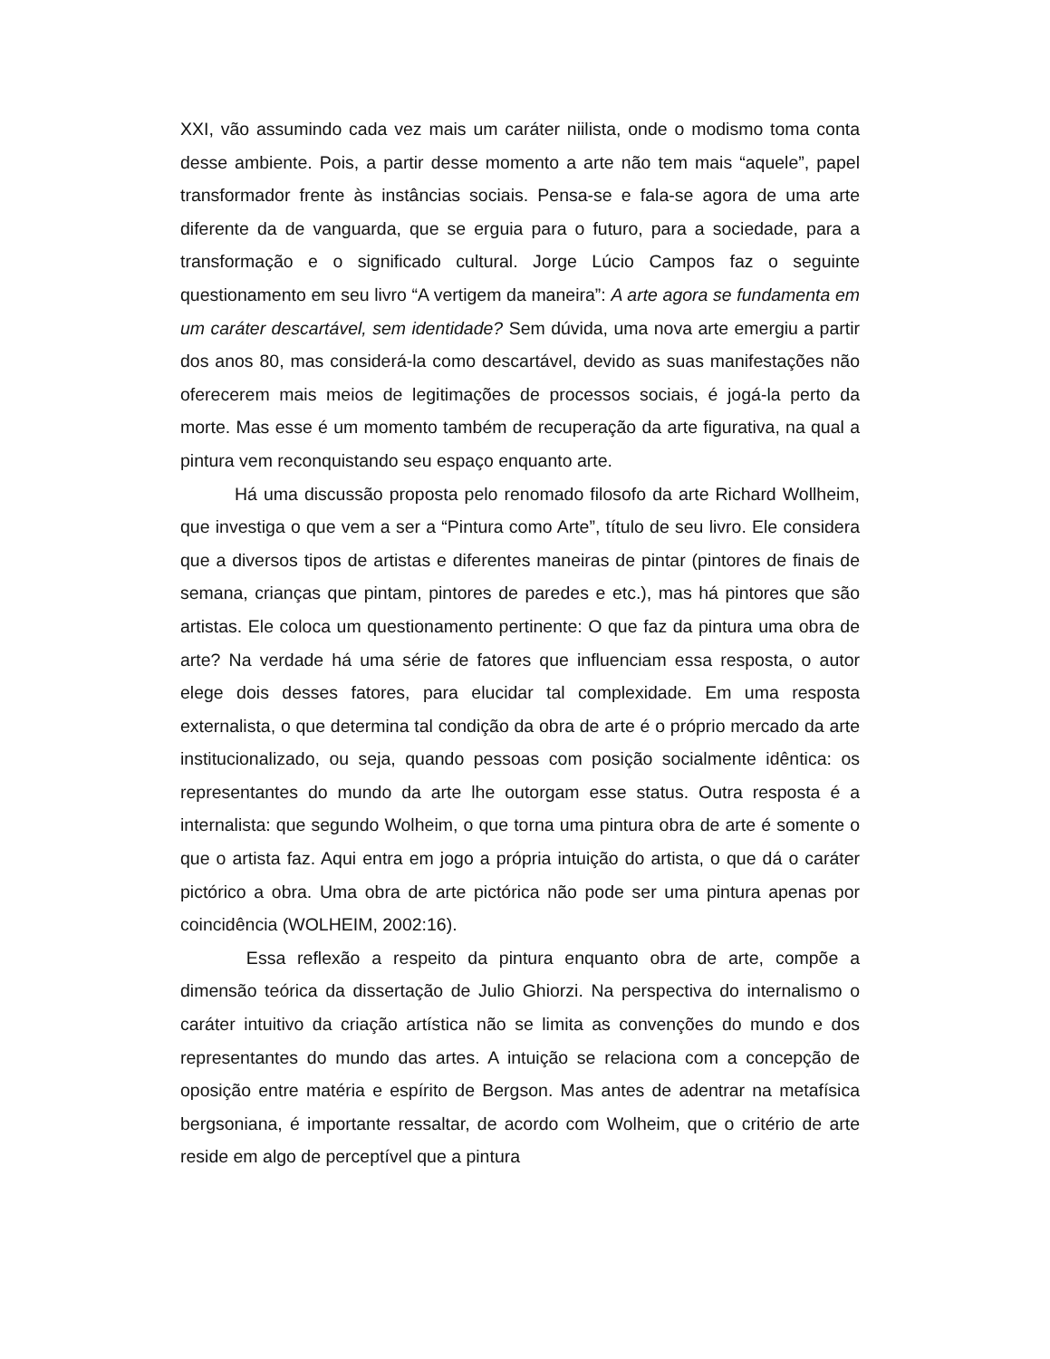XXI, vão assumindo cada vez mais um caráter niilista, onde o modismo toma conta desse ambiente. Pois, a partir desse momento a arte não tem mais “aquele”, papel transformador frente às instâncias sociais. Pensa-se e fala-se agora de uma arte diferente da de vanguarda, que se erguia para o futuro, para a sociedade, para a transformação e o significado cultural. Jorge Lúcio Campos faz o seguinte questionamento em seu livro “A vertigem da maneira”: A arte agora se fundamenta em um caráter descartável, sem identidade? Sem dúvida, uma nova arte emergiu a partir dos anos 80, mas considerá-la como descartável, devido as suas manifestações não oferecerem mais meios de legitimações de processos sociais, é jogá-la perto da morte. Mas esse é um momento também de recuperação da arte figurativa, na qual a pintura vem reconquistando seu espaço enquanto arte.
Há uma discussão proposta pelo renomado filosofo da arte Richard Wollheim, que investiga o que vem a ser a “Pintura como Arte”, título de seu livro. Ele considera que a diversos tipos de artistas e diferentes maneiras de pintar (pintores de finais de semana, crianças que pintam, pintores de paredes e etc.), mas há pintores que são artistas. Ele coloca um questionamento pertinente: O que faz da pintura uma obra de arte? Na verdade há uma série de fatores que influenciam essa resposta, o autor elege dois desses fatores, para elucidar tal complexidade. Em uma resposta externalista, o que determina tal condição da obra de arte é o próprio mercado da arte institucionalizado, ou seja, quando pessoas com posição socialmente idêntica: os representantes do mundo da arte lhe outorgam esse status. Outra resposta é a internalista: que segundo Wolheim, o que torna uma pintura obra de arte é somente o que o artista faz. Aqui entra em jogo a própria intuição do artista, o que dá o caráter pictórico a obra. Uma obra de arte pictórica não pode ser uma pintura apenas por coincidência (WOLHEIM, 2002:16).
Essa reflexão a respeito da pintura enquanto obra de arte, compõe a dimensão teórica da dissertação de Julio Ghiorzi. Na perspectiva do internalismo o caráter intuitivo da criação artística não se limita as convenções do mundo e dos representantes do mundo das artes. A intuição se relaciona com a concepção de oposição entre matéria e espírito de Bergson. Mas antes de adentrar na metafísica bergsoniana, é importante ressaltar, de acordo com Wolheim, que o critério de arte reside em algo de perceptível que a pintura